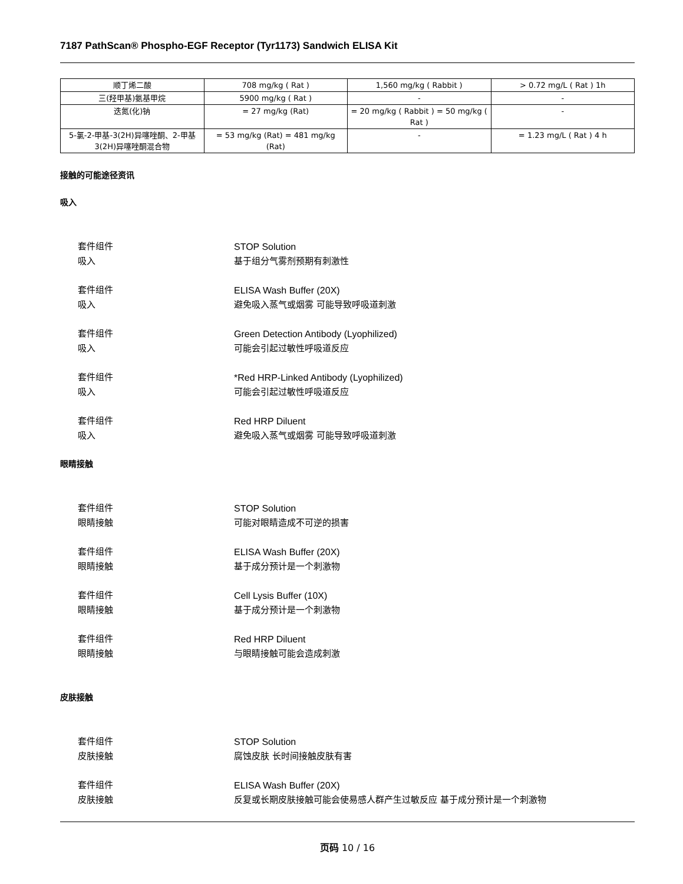7187 PathScan® Phospho-EGF Receptor (Tyr1173) Sandwich ELISA Kit
| 顺丁烯二酸 | 708 mg/kg ( Rat ) | 1,560 mg/kg ( Rabbit ) | > 0.72 mg/L ( Rat ) 1h |
| 三(羟甲基)氨基甲烷 | 5900 mg/kg ( Rat ) | - | - |
| 迭氮(化)钠 | = 27 mg/kg (Rat) | = 20 mg/kg ( Rabbit ) = 50 mg/kg ( Rat ) | - |
| 5-氯-2-甲基-3(2H)异噻唑酮、2-甲基3(2H)异噻唑酮混合物 | = 53 mg/kg (Rat) = 481 mg/kg (Rat) | - | = 1.23 mg/L ( Rat ) 4 h |
接触的可能途径资讯
吸入
套件组件 STOP Solution
吸入 基于组分气雾剂预期有刺激性
套件组件 ELISA Wash Buffer (20X)
吸入 避免吸入蒸气或烟雾 可能导致呼吸道刺激
套件组件 Green Detection Antibody (Lyophilized)
吸入 可能会引起过敏性呼吸道反应
套件组件 *Red HRP-Linked Antibody (Lyophilized)
吸入 可能会引起过敏性呼吸道反应
套件组件 Red HRP Diluent
吸入 避免吸入蒸气或烟雾 可能导致呼吸道刺激
眼睛接触
套件组件 STOP Solution
眼睛接触 可能对眼睛造成不可逆的损害
套件组件 ELISA Wash Buffer (20X)
眼睛接触 基于成分预计是一个刺激物
套件组件 Cell Lysis Buffer (10X)
眼睛接触 基于成分预计是一个刺激物
套件组件 Red HRP Diluent
眼睛接触 与眼睛接触可能会造成刺激
皮肤接触
套件组件 STOP Solution
皮肤接触 腐蚀皮肤 长时间接触皮肤有害
套件组件 ELISA Wash Buffer (20X)
皮肤接触 反复或长期皮肤接触可能会使易感人群产生过敏反应 基于成分预计是一个刺激物
页码 10 / 16